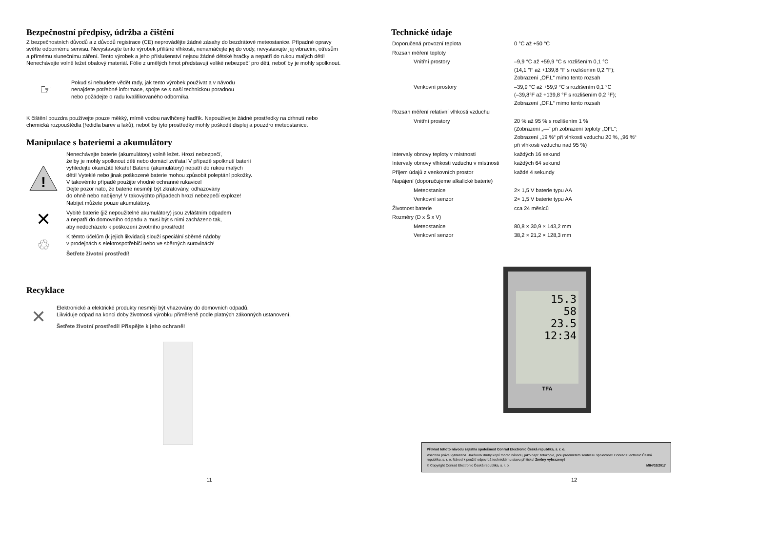Bezpečnostní předpisy, údržba a čištění
Z bezpečnostních důvodů a z důvodů registrace (CE) neprovádějte žádné zásahy do bezdrátové meteostanice. Případné opravy svěřte odbornému servisu. Nevystavujte tento výrobek přílišné vlhkosti, nenamáčejte jej do vody, nevystavujte jej vibracím, otřesům a přímému slunečnímu záření. Tento výrobek a jeho příslušenství nejsou žádné dětské hračky a nepatří do rukou malých dětí! Nenechávejte volně ležet obalový materiál. Fólie z umělých hmot představují veliké nebezpečí pro děti, neboť by je mohly spolknout.
☞
Pokud si nebudete vědět rady, jak tento výrobek používat a v návodu
nenajdete potřebné informace, spojte se s naší technickou poradnou
nebo požádejte o radu kvalifikovaného odborníka.
K čištění pouzdra používejte pouze měkký, mírně vodou navlhčený hadřík. Nepoužívejte žádné prostředky na drhnutí nebo chemická rozpouštědla (ředidla barev a laků), neboť by tyto prostředky mohly poškodit displej a pouzdro meteostanice.
Manipulace s bateriemi a akumulátory
!
Nenechávejte baterie (akumulátory) volně ležet. Hrozí nebezpečí,
že by je mohly spolknout děti nebo domácí zvířata! V případě spolknutí baterií
vyhledejte okamžitě lékaře! Baterie (akumulátory) nepatří do rukou malých
dětí! Vyteklé nebo jinak poškozené baterie mohou způsobit poleptání pokožky.
V takovémto případě použijte vhodné ochranné rukavice!
Dejte pozor nato, že baterie nesmějí být zkratovány, odhazovány
do ohně nebo nabíjeny! V takovýchto případech hrozí nebezpečí exploze!
Nabíjet můžete pouze akumulátory.
✕
Vybité baterie (již nepoužitelné akumulátory) jsou zvláštním odpadem
a nepatří do domovního odpadu a musí být s nimi zacházeno tak,
aby nedocházelo k poškození životního prostředí!
♲
K těmto účelům (k jejich likvidaci) slouží speciální sběrné nádoby
v prodejnách s elektrospotřebiči nebo ve sběrných surovinách!
Šetřete životní prostředí!
Recyklace
✕
Elektronické a elektrické produkty nesmějí být vhazovány do domovních odpadů.
Likviduje odpad na konci doby životnosti výrobku přiměřeně podle platných zákonných ustanovení.
Šetřete životní prostředí! Přispějte k jeho ochraně!
11
Technické údaje
| Doporučená provozní teplota | 0 °C až +50 °C |
| Rozsah měření teploty | |
| Vnitřní prostory | –9,9 °C až +59,9 °C s rozlišením 0,1 °C (14,1 °F až +139,8 °F s rozlišením 0,2 °F); Zobrazení „OF.L“ mimo tento rozsah |
| Venkovní prostory | –39,9 °C až +59,9 °C s rozlišením 0,1 °C (–39,8°F až +139,8 °F s rozlišením 0,2 °F); Zobrazení „OF.L“ mimo tento rozsah |
| Rozsah měření relativní vlhkosti vzduchu | |
| Vnitřní prostory | 20 % až 95 % s rozlišením 1 % (Zobrazení „—“ při zobrazení teploty „OFL“; Zobrazení „19 %“ při vlhkosti vzduchu 20 %, „96 %“ při vlhkosti vzduchu nad 95 %) |
| Intervaly obnovy teploty v místnosti | každých 16 sekund |
| Intervaly obnovy vlhkosti vzduchu v místnosti | každých 64 sekund |
| Příjem údajů z venkovních prostor | každé 4 sekundy |
| Napájení (doporučujeme alkalické baterie) | |
| Meteostanice | 2× 1,5 V baterie typu AA |
| Venkovní senzor | 2× 1,5 V baterie typu AA |
| Životnost baterie | cca 24 měsíců |
| Rozměry (D x Š x V) | |
| Meteostanice | 80,8 × 30,9 × 143,2 mm |
| Venkovní senzor | 38,2 × 21,2 × 128,3 mm |
15.3
58
23.5
12:34
TFA
Překlad tohoto návodu zajistila společnost Conrad Electronic Česká republika, s. r. o.
Všechna práva vyhrazena. Jakékoliv druhy kopií tohoto návodu, jako např. fotokopie, jsou předmětem souhlasu společnosti Conrad Electronic Česká republika, s. r. o. Návod k použití odpovídá technickému stavu při tisku! Změny vyhrazeny!
© Copyright Conrad Electronic Česká republika, s. r. o. MIH/02/2017
12